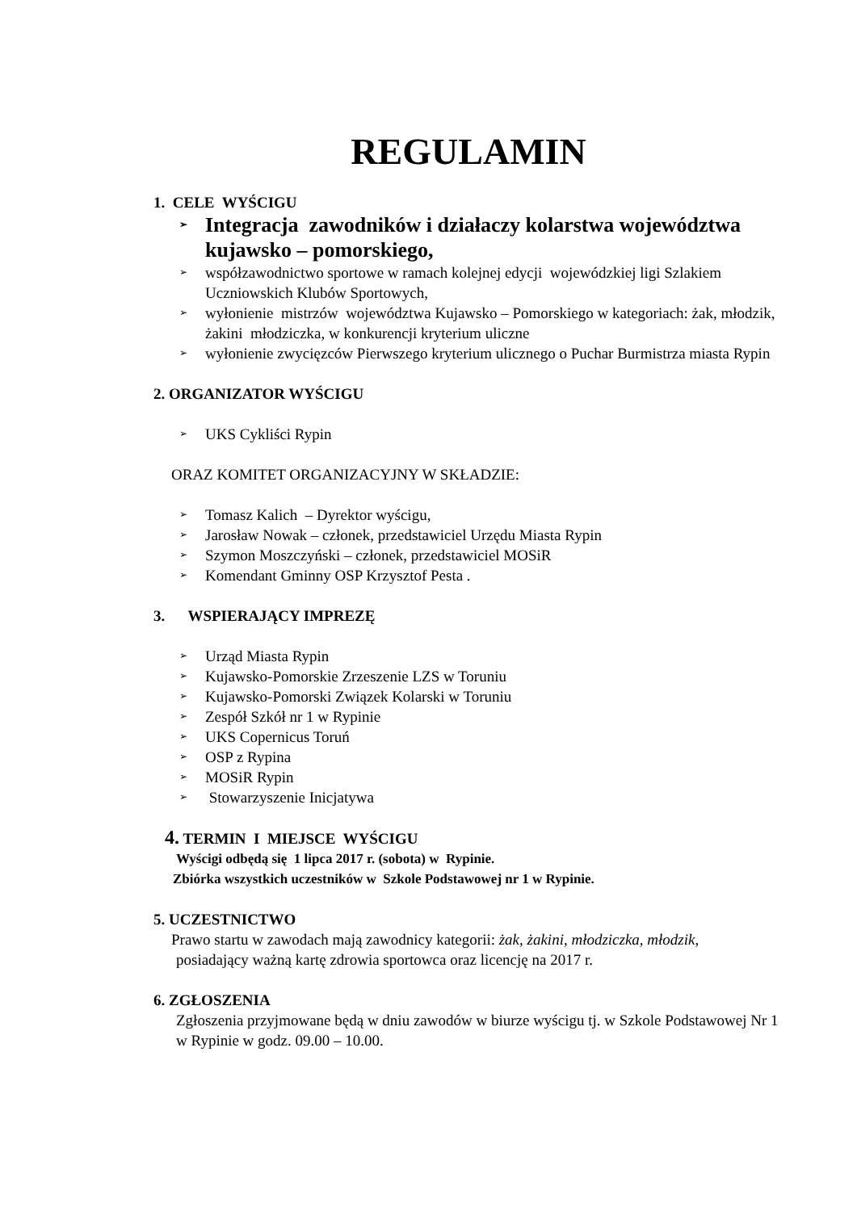REGULAMIN
1. CELE WYŚCIGU
➢ Integracja zawodników i działaczy kolarstwa województwa kujawsko – pomorskiego,
➢ współzawodnictwo sportowe w ramach kolejnej edycji wojewódzkiej ligi Szlakiem Uczniowskich Klubów Sportowych,
➢ wyłonienie mistrzów województwa Kujawsko – Pomorskiego w kategoriach: żak, młodzik, żakini młodziczka, w konkurencji kryterium uliczne
➢ wyłonienie zwycięzców Pierwszego kryterium ulicznego o Puchar Burmistrza miasta Rypin
2. ORGANIZATOR WYŚCIGU
➢ UKS Cykliści Rypin
ORAZ KOMITET ORGANIZACYJNY W SKŁADZIE:
➢ Tomasz Kalich – Dyrektor wyścigu,
➢ Jarosław Nowak – członek, przedstawiciel Urzędu Miasta Rypin
➢ Szymon Moszczyński – członek, przedstawiciel MOSiR
➢ Komendant Gminny OSP Krzysztof Pesta .
3. WSPIERAJĄCY IMPREZĘ
➢ Urząd Miasta Rypin
➢ Kujawsko-Pomorskie Zrzeszenie LZS w Toruniu
➢ Kujawsko-Pomorski Związek Kolarski w Toruniu
➢ Zespół Szkół nr 1 w Rypinie
➢ UKS Copernicus Toruń
➢ OSP z Rypina
➢ MOSiR Rypin
➢ Stowarzyszenie Inicjatywa
4. TERMIN I MIEJSCE WYŚCIGU
Wyścigi odbędą się 1 lipca 2017 r. (sobota) w Rypinie.
Zbiórka wszystkich uczestników w Szkole Podstawowej nr 1 w Rypinie.
5. UCZESTNICTWO
Prawo startu w zawodach mają zawodnicy kategorii: żak, żakini, młodziczka, młodzik,
posiadający ważną kartę zdrowia sportowca oraz licencję na 2017 r.
6. ZGŁOSZENIA
Zgłoszenia przyjmowane będą w dniu zawodów w biurze wyścigu tj. w Szkole Podstawowej Nr 1 w Rypinie w godz. 09.00 – 10.00.